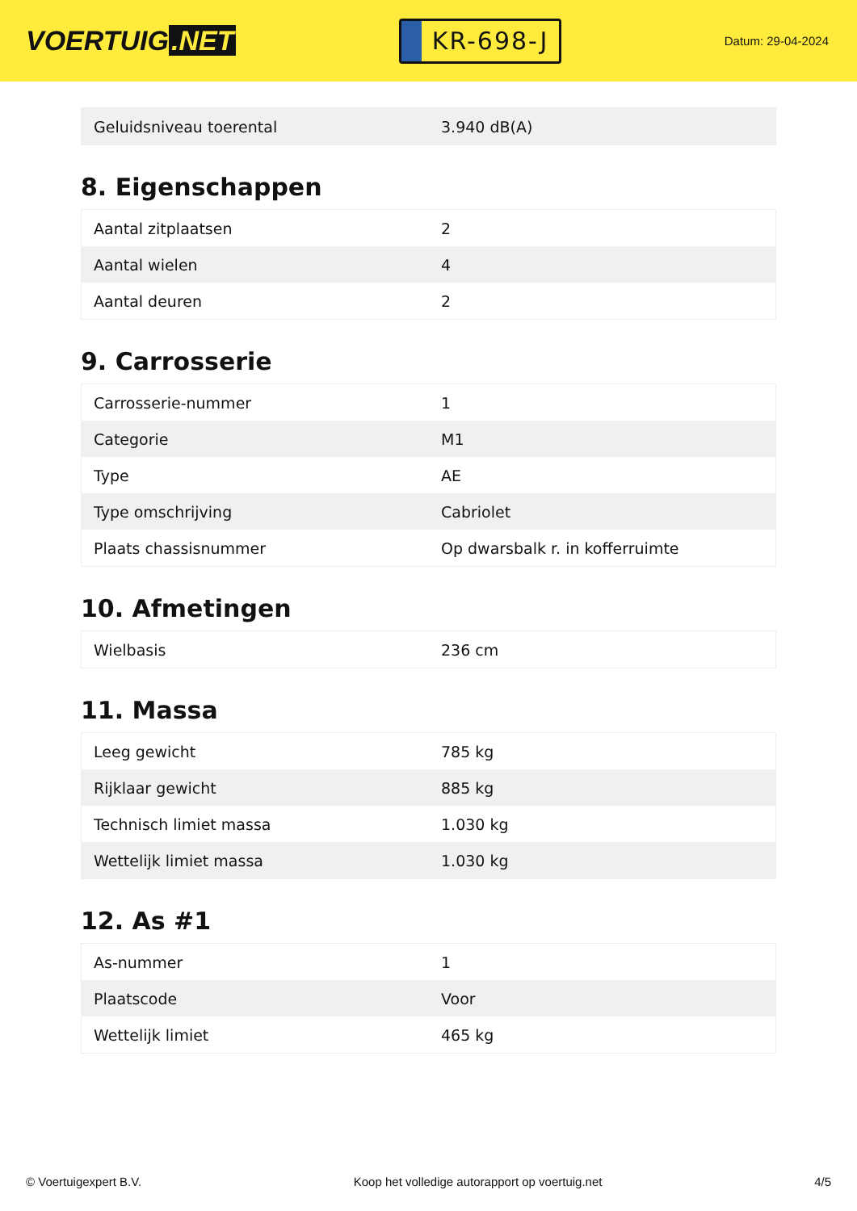VOERTUIG.NET
KR-698-J
Datum: 29-04-2024
| Geluidsniveau toerental | 3.940 dB(A) |
8. Eigenschappen
| Aantal zitplaatsen | 2 |
| Aantal wielen | 4 |
| Aantal deuren | 2 |
9. Carrosserie
| Carrosserie-nummer | 1 |
| Categorie | M1 |
| Type | AE |
| Type omschrijving | Cabriolet |
| Plaats chassisnummer | Op dwarsbalk r. in kofferruimte |
10. Afmetingen
| Wielbasis | 236 cm |
11. Massa
| Leeg gewicht | 785 kg |
| Rijklaar gewicht | 885 kg |
| Technisch limiet massa | 1.030 kg |
| Wettelijk limiet massa | 1.030 kg |
12. As #1
| As-nummer | 1 |
| Plaatscode | Voor |
| Wettelijk limiet | 465 kg |
© Voertuigexpert B.V. Koop het volledige autorapport op voertuig.net 4/5